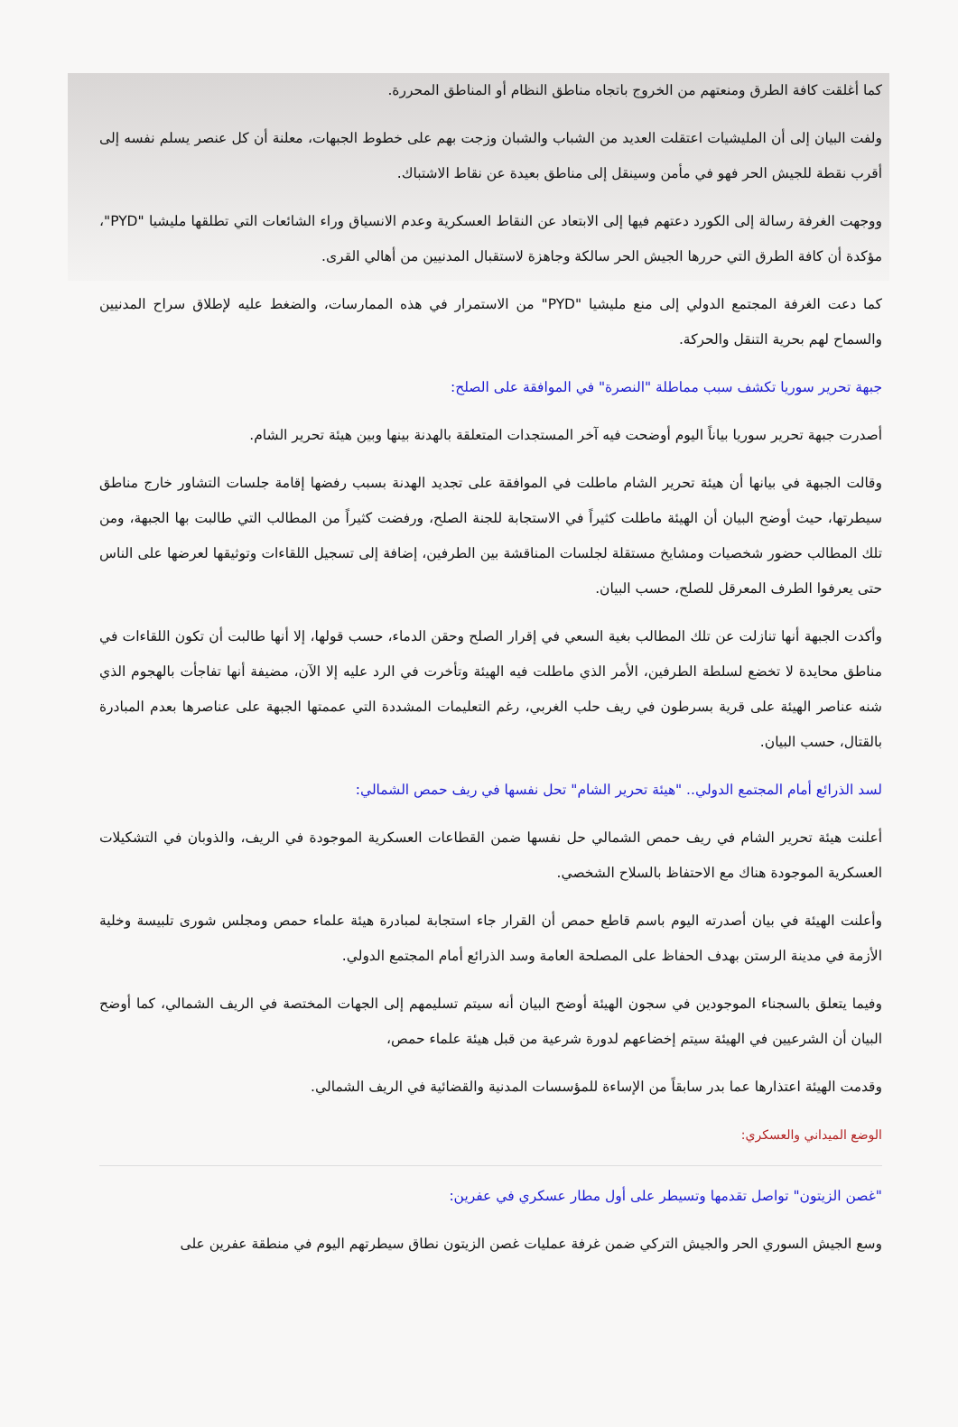كما أغلقت كافة الطرق ومنعتهم من الخروج باتجاه مناطق النظام أو المناطق المحررة.
ولفت البيان إلى أن المليشيات اعتقلت العديد من الشباب والشبان وزجت بهم على خطوط الجبهات، معلنة أن كل عنصر يسلم نفسه إلى أقرب نقطة للجيش الحر فهو في مأمن وسينقل إلى مناطق بعيدة عن نقاط الاشتباك.
ووجهت الغرفة رسالة إلى الكورد دعتهم فيها إلى الابتعاد عن النقاط العسكرية وعدم الانسياق وراء الشائعات التي تطلقها مليشيا "PYD"، مؤكدة أن كافة الطرق التي حررها الجيش الحر سالكة وجاهزة لاستقبال المدنيين من أهالي القرى.
كما دعت الغرفة المجتمع الدولي إلى منع مليشيا "PYD" من الاستمرار في هذه الممارسات، والضغط عليه لإطلاق سراح المدنيين والسماح لهم بحرية التنقل والحركة.
جبهة تحرير سوريا تكشف سبب مماطلة "النصرة" في الموافقة على الصلح:
أصدرت جبهة تحرير سوريا بياناً اليوم أوضحت فيه آخر المستجدات المتعلقة بالهدنة بينها وبين هيئة تحرير الشام.
وقالت الجبهة في بيانها أن هيئة تحرير الشام ماطلت في الموافقة على تجديد الهدنة بسبب رفضها إقامة جلسات التشاور خارج مناطق سيطرتها، حيث أوضح البيان أن الهيئة ماطلت كثيراً في الاستجابة للجنة الصلح، ورفضت كثيراً من المطالب التي طالبت بها الجبهة، ومن تلك المطالب حضور شخصيات ومشايخ مستقلة لجلسات المناقشة بين الطرفين، إضافة إلى تسجيل اللقاءات وتوثيقها لعرضها على الناس حتى يعرفوا الطرف المعرقل للصلح، حسب البيان.
وأكدت الجبهة أنها تنازلت عن تلك المطالب بغية السعي في إقرار الصلح وحقن الدماء، حسب قولها، إلا أنها طالبت أن تكون اللقاءات في مناطق محايدة لا تخضع لسلطة الطرفين، الأمر الذي ماطلت فيه الهيئة وتأخرت في الرد عليه إلا الآن، مضيفة أنها تفاجأت بالهجوم الذي شنه عناصر الهيئة على قرية بسرطون في ريف حلب الغربي، رغم التعليمات المشددة التي عممتها الجبهة على عناصرها بعدم المبادرة بالقتال، حسب البيان.
لسد الذرائع أمام المجتمع الدولي.. "هيئة تحرير الشام" تحل نفسها في ريف حمص الشمالي:
أعلنت هيئة تحرير الشام في ريف حمص الشمالي حل نفسها ضمن القطاعات العسكرية الموجودة في الريف، والذوبان في التشكيلات العسكرية الموجودة هناك مع الاحتفاظ بالسلاح الشخصي.
وأعلنت الهيئة في بيان أصدرته اليوم باسم قاطع حمص أن القرار جاء استجابة لمبادرة هيئة علماء حمص ومجلس شورى تلبيسة وخلية الأزمة في مدينة الرستن بهدف الحفاظ على المصلحة العامة وسد الذرائع أمام المجتمع الدولي.
وفيما يتعلق بالسجناء الموجودين في سجون الهيئة أوضح البيان أنه سيتم تسليمهم إلى الجهات المختصة في الريف الشمالي، كما أوضح البيان أن الشرعيين في الهيئة سيتم إخضاعهم لدورة شرعية من قبل هيئة علماء حمص،
وقدمت الهيئة اعتذارها عما بدر سابقاً من الإساءة للمؤسسات المدنية والقضائية في الريف الشمالي.
الوضع الميداني والعسكري:
"غصن الزيتون" تواصل تقدمها وتسيطر على أول مطار عسكري في عفرين:
وسع الجيش السوري الحر والجيش التركي ضمن غرفة عمليات غصن الزيتون نطاق سيطرتهم اليوم في منطقة عفرين على